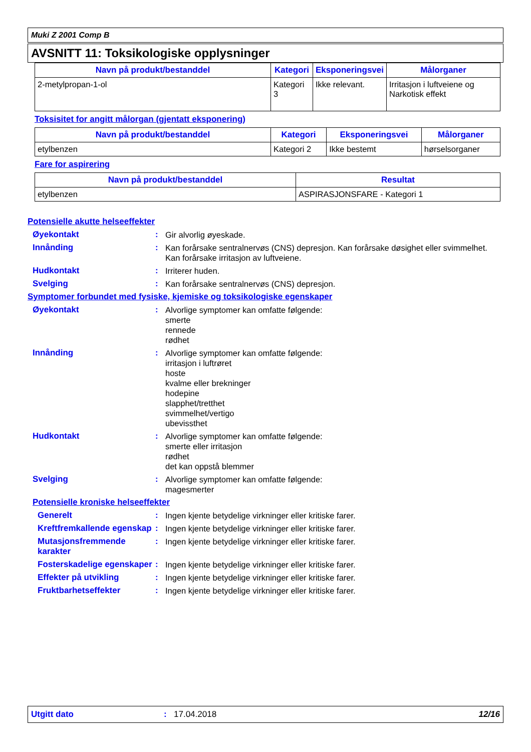Muki Z 2001 Comp B
AVSNITT 11: Toksikologiske opplysninger
| Navn på produkt/bestanddel | Kategori | Eksponeringsvei | Målorganer |
| --- | --- | --- | --- |
| 2-metylpropan-1-ol | Kategori 3 | Ikke relevant. | Irritasjon i luftveiene og Narkotisk effekt |
Toksisitet for angitt målorgan (gjentatt eksponering)
| Navn på produkt/bestanddel | Kategori | Eksponeringsvei | Målorganer |
| --- | --- | --- | --- |
| etylbenzen | Kategori 2 | Ikke bestemt | hørselsorganer |
Fare for aspirering
| Navn på produkt/bestanddel | Resultat |
| --- | --- |
| etylbenzen | ASPIRASJONSFARE - Kategori 1 |
Potensielle akutte helseeffekter
Øyekontakt :
Gir alvorlig øyeskade.
Innånding :
Kan forårsake sentralnervøs (CNS) depresjon. Kan forårsake døsighet eller svimmelhet. Kan forårsake irritasjon av luftveiene.
Hudkontakt :
Irriterer huden.
Svelging :
Kan forårsake sentralnervøs (CNS) depresjon.
Symptomer forbundet med fysiske, kjemiske og toksikologiske egenskaper
Øyekontakt :
Alvorlige symptomer kan omfatte følgende:
smerte
rennede
rødhet
Innånding :
Alvorlige symptomer kan omfatte følgende:
irritasjon i luftrøret
hoste
kvalme eller brekninger
hodepine
slapphet/tretthet
svimmelhet/vertigo
ubevissthet
Hudkontakt :
Alvorlige symptomer kan omfatte følgende:
smerte eller irritasjon
rødhet
det kan oppstå blemmer
Svelging :
Alvorlige symptomer kan omfatte følgende:
magesmerter
Potensielle kroniske helseeffekter
Generelt :
Ingen kjente betydelige virkninger eller kritiske farer.
Kreftfremkallende egenskap
:
Ingen kjente betydelige virkninger eller kritiske farer.
Mutasjonsfremmende karakter
:
Ingen kjente betydelige virkninger eller kritiske farer.
Fosterskadelige egenskaper
:
Ingen kjente betydelige virkninger eller kritiske farer.
Effekter på utvikling :
Ingen kjente betydelige virkninger eller kritiske farer.
Fruktbarhetseffekter :
Ingen kjente betydelige virkninger eller kritiske farer.
Utgitt dato : 17.04.2018 12/16